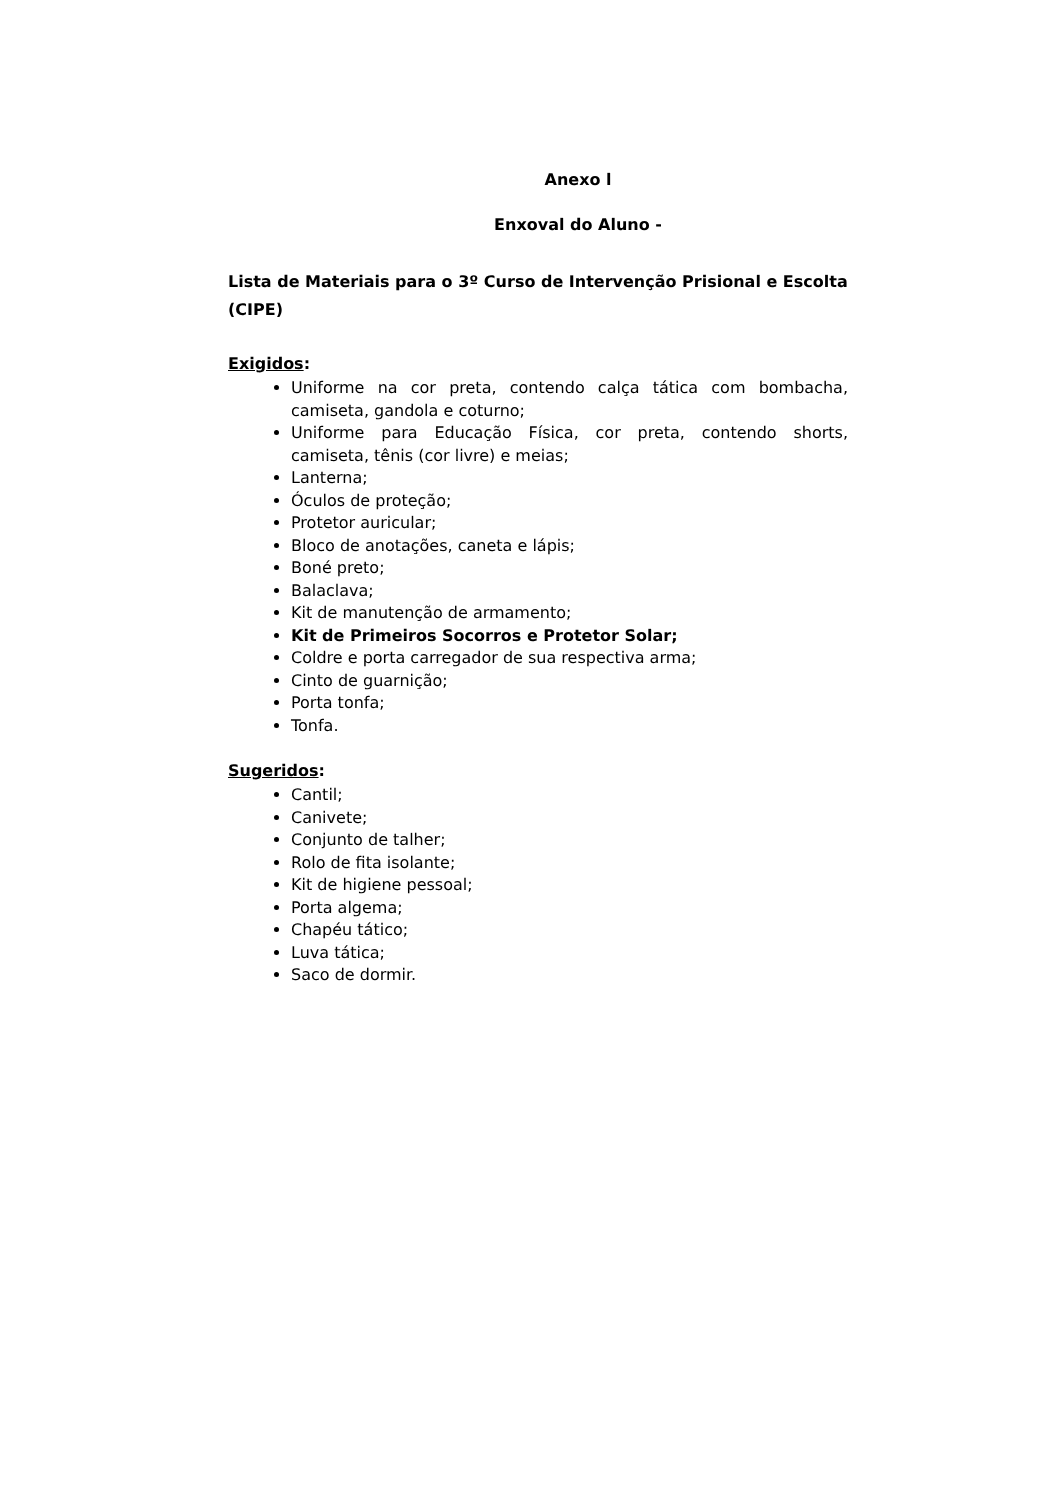Anexo l
Enxoval do Aluno -
Lista de Materiais para o 3º Curso de Intervenção Prisional e Escolta (CIPE)
Exigidos:
Uniforme na cor preta, contendo calça tática com bombacha, camiseta, gandola e coturno;
Uniforme para Educação Física, cor preta, contendo shorts, camiseta, tênis (cor livre) e meias;
Lanterna;
Óculos de proteção;
Protetor auricular;
Bloco de anotações, caneta e lápis;
Boné preto;
Balaclava;
Kit de manutenção de armamento;
Kit de Primeiros Socorros e Protetor Solar;
Coldre e porta carregador de sua respectiva arma;
Cinto de guarnição;
Porta tonfa;
Tonfa.
Sugeridos:
Cantil;
Canivete;
Conjunto de talher;
Rolo de fita isolante;
Kit de higiene pessoal;
Porta algema;
Chapéu tático;
Luva tática;
Saco de dormir.